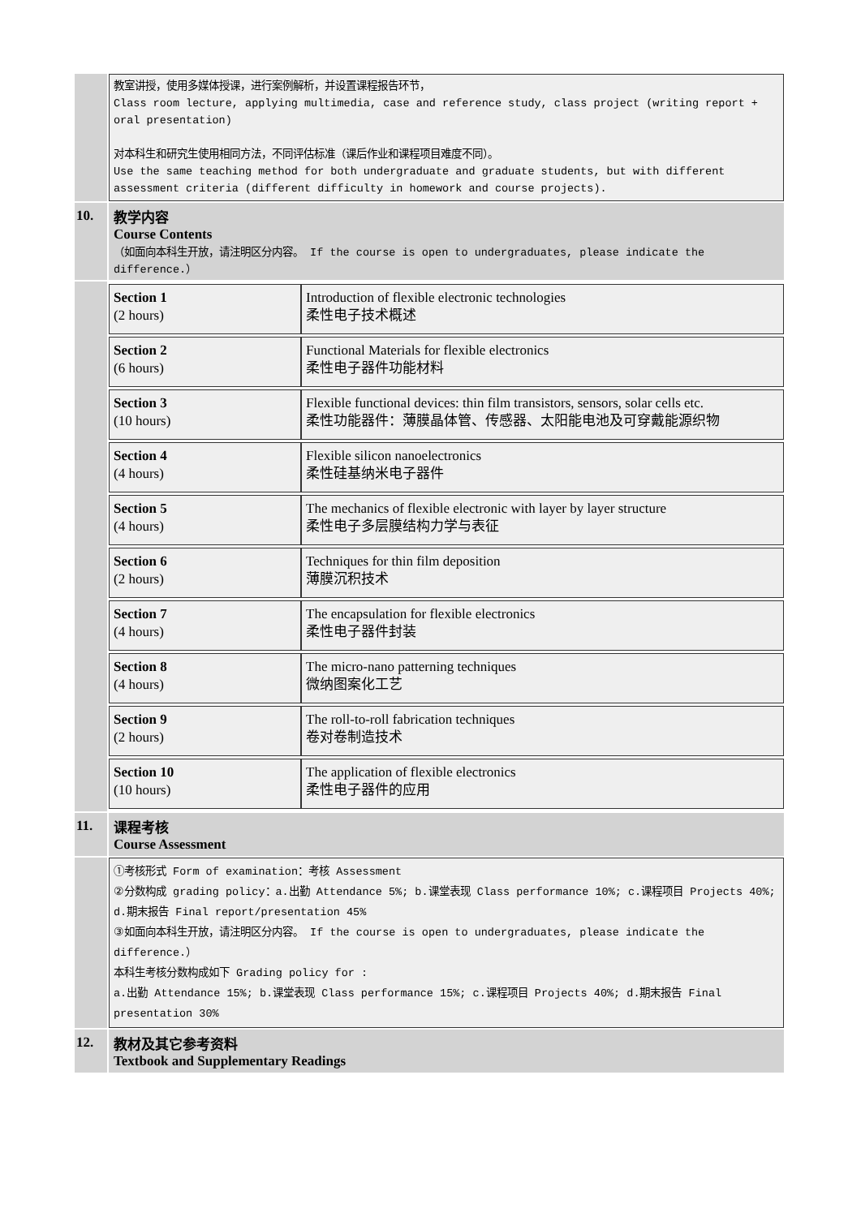| | 教室讲授，使用多媒体授课，进行案例解析，并设置课程报告环节， Class room lecture, applying multimedia, case and reference study, class project (writing report + oral presentation) 对本科生和研究生使用相同方法，不同评估标准（课后作业和课程项目难度不同）。 Use the same teaching method for both undergraduate and graduate students, but with different assessment criteria (different difficulty in homework and course projects). |
| 10. | 教学内容 Course Contents （如面向本科生开放，请注明区分内容。 If the course is open to undergraduates, please indicate the difference.） |
| | / Section 1 (2 hours) / Introduction of flexible electronic technologies 柔性电子技术概述 / / Section 2 (6 hours) / Functional Materials for flexible electronics 柔性电子器件功能材料 / / Section 3 (10 hours) / Flexible functional devices: thin film transistors, sensors, solar cells etc. 柔性功能器件：薄膜晶体管、传感器、太阳能电池及可穿戴能源织物 / / Section 4 (4 hours) / Flexible silicon nanoelectronics 柔性硅基纳米电子器件 / / Section 5 (4 hours) / The mechanics of flexible electronic with layer by layer structure 柔性电子多层膜结构力学与表征 / / Section 6 (2 hours) / Techniques for thin film deposition 薄膜沉积技术 / / Section 7 (4 hours) / The encapsulation for flexible electronics 柔性电子器件封装 / / Section 8 (4 hours) / The micro-nano patterning techniques 微纳图案化工艺 / / Section 9 (2 hours) / The roll-to-roll fabrication techniques 卷对卷制造技术 / / Section 10 (10 hours) / The application of flexible electronics 柔性电子器件的应用 / |
| 11. | 课程考核 Course Assessment |
| | ①考核形式 Form of examination：考核 Assessment ②分数构成 grading policy：a.出勤 Attendance 5%; b.课堂表现 Class performance 10%; c.课程项目 Projects 40%; d.期末报告 Final report/presentation 45% ③如面向本科生开放，请注明区分内容。 If the course is open to undergraduates, please indicate the difference.） 本科生考核分数构成如下 Grading policy for : a.出勤 Attendance 15%; b.课堂表现 Class performance 15%; c.课程项目 Projects 40%; d.期末报告 Final presentation 30% |
| 12. | 教材及其它参考资料 Textbook and Supplementary Readings |